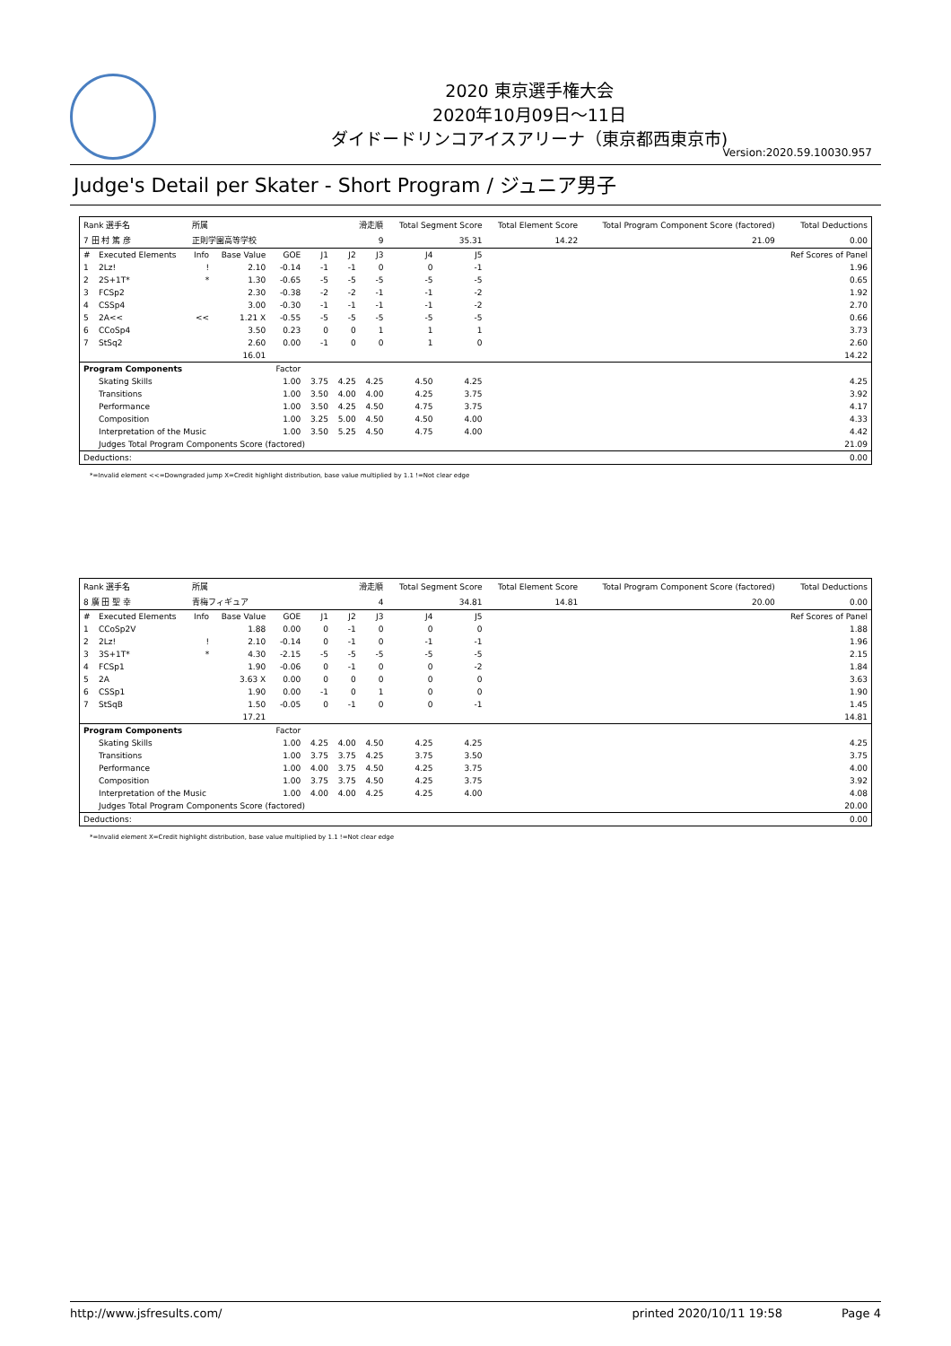2020 東京選手権大会
2020年10月09日～11日
ダイドードリンコアイスアリーナ（東京都西東京市)
Version:2020.59.10030.957
Judge's Detail per Skater - Short Program / ジュニア男子
| Rank 選手名 | | 所属 | | | 滑走順 | | | Total Segment Score | | Total Element Score | | Total Program Component Score (factored) | Total Deductions |
| 7 田 村 篤 彦 | | 正則学園高等学校 | | | 9 | | | 35.31 | | 14.22 | | 21.09 | 0.00 |
| # | Executed Elements | Info | Base Value | GOE | J1 | J2 | J3 | J4 | J5 | | | | Ref Scores of Panel |
| 1 | 2Lz! | ! | 2.10 | -0.14 | -1 | -1 | 0 | 0 | -1 | | | | 1.96 |
| 2 | 2S+1T* | * | 1.30 | -0.65 | -5 | -5 | -5 | -5 | -5 | | | | 0.65 |
| 3 | FCSp2 | | 2.30 | -0.38 | -2 | -2 | -1 | -1 | -2 | | | | 1.92 |
| 4 | CSSp4 | | 3.00 | -0.30 | -1 | -1 | -1 | -1 | -2 | | | | 2.70 |
| 5 | 2A<< | << | 1.21 X | -0.55 | -5 | -5 | -5 | -5 | -5 | | | | 0.66 |
| 6 | CCoSp4 | | 3.50 | 0.23 | 0 | 0 | 1 | 1 | 1 | | | | 3.73 |
| 7 | StSq2 | | 2.60 | 0.00 | -1 | 0 | 0 | 1 | 0 | | | | 2.60 |
| | | | 16.01 | | | | | | | | | | 14.22 |
| Program Components | | | | Factor | | | | | | | | | |
| | Skating Skills | | | 1.00 | 3.75 | 4.25 | 4.25 | 4.50 | 4.25 | | | | 4.25 |
| | Transitions | | | 1.00 | 3.50 | 4.00 | 4.00 | 4.25 | 3.75 | | | | 3.92 |
| | Performance | | | 1.00 | 3.50 | 4.25 | 4.50 | 4.75 | 3.75 | | | | 4.17 |
| | Composition | | | 1.00 | 3.25 | 5.00 | 4.50 | 4.50 | 4.00 | | | | 4.33 |
| | Interpretation of the Music | | | 1.00 | 3.50 | 5.25 | 4.50 | 4.75 | 4.00 | | | | 4.42 |
| | Judges Total Program Components Score (factored) | | | | | | | | | | | | 21.09 |
| Deductions: | | | | | | | | | | | | | 0.00 |
*=Invalid element <<=Downgraded jump X=Credit highlight distribution, base value multiplied by 1.1 !=Not clear edge
| Rank 選手名 | | 所属 | | | 滑走順 | | | Total Segment Score | | Total Element Score | | Total Program Component Score (factored) | Total Deductions |
| 8 廣 田 聖 幸 | | 青梅フィギュア | | | 4 | | | 34.81 | | 14.81 | | 20.00 | 0.00 |
| # | Executed Elements | Info | Base Value | GOE | J1 | J2 | J3 | J4 | J5 | | | | Ref Scores of Panel |
| 1 | CCoSp2V | | 1.88 | 0.00 | 0 | -1 | 0 | 0 | 0 | | | | 1.88 |
| 2 | 2Lz! | ! | 2.10 | -0.14 | 0 | -1 | 0 | -1 | -1 | | | | 1.96 |
| 3 | 3S+1T* | * | 4.30 | -2.15 | -5 | -5 | -5 | -5 | -5 | | | | 2.15 |
| 4 | FCSp1 | | 1.90 | -0.06 | 0 | -1 | 0 | 0 | -2 | | | | 1.84 |
| 5 | 2A | | 3.63 X | 0.00 | 0 | 0 | 0 | 0 | 0 | | | | 3.63 |
| 6 | CSSp1 | | 1.90 | 0.00 | -1 | 0 | 1 | 0 | 0 | | | | 1.90 |
| 7 | StSqB | | 1.50 | -0.05 | 0 | -1 | 0 | 0 | -1 | | | | 1.45 |
| | | | 17.21 | | | | | | | | | | 14.81 |
| Program Components | | | | Factor | | | | | | | | | |
| | Skating Skills | | | 1.00 | 4.25 | 4.00 | 4.50 | 4.25 | 4.25 | | | | 4.25 |
| | Transitions | | | 1.00 | 3.75 | 3.75 | 4.25 | 3.75 | 3.50 | | | | 3.75 |
| | Performance | | | 1.00 | 4.00 | 3.75 | 4.50 | 4.25 | 3.75 | | | | 4.00 |
| | Composition | | | 1.00 | 3.75 | 3.75 | 4.50 | 4.25 | 3.75 | | | | 3.92 |
| | Interpretation of the Music | | | 1.00 | 4.00 | 4.00 | 4.25 | 4.25 | 4.00 | | | | 4.08 |
| | Judges Total Program Components Score (factored) | | | | | | | | | | | | 20.00 |
| Deductions: | | | | | | | | | | | | | 0.00 |
*=Invalid element X=Credit highlight distribution, base value multiplied by 1.1 !=Not clear edge
http://www.jsfresults.com/ printed 2020/10/11 19:58 Page 4